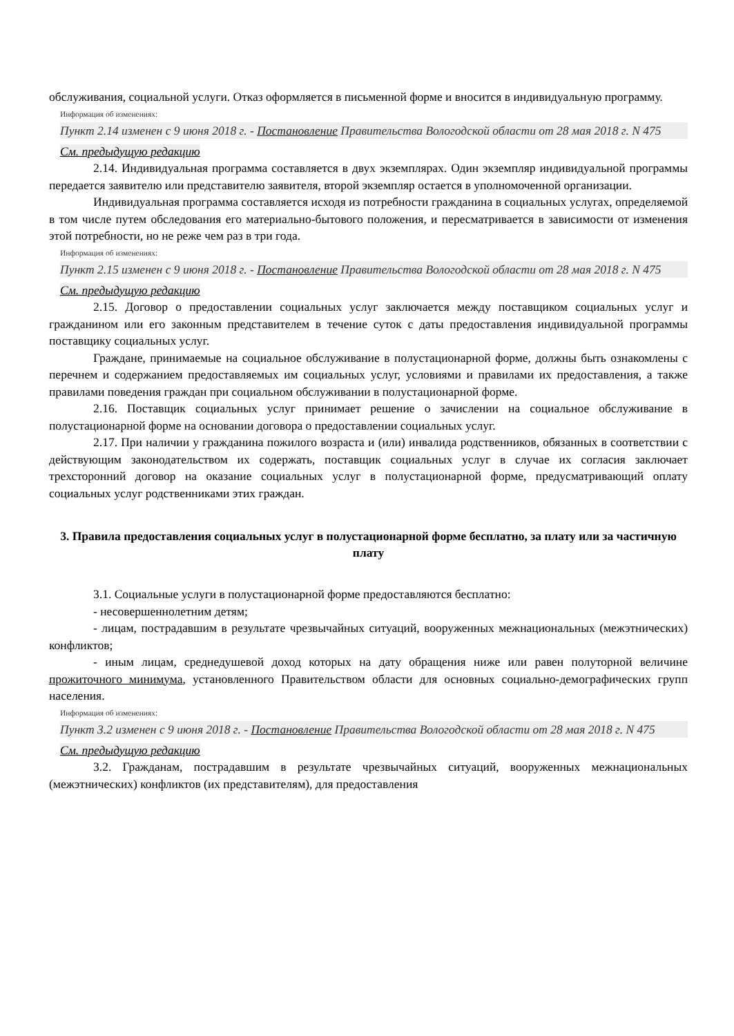обслуживания, социальной услуги. Отказ оформляется в письменной форме и вносится в индивидуальную программу.
Информация об изменениях:
Пункт 2.14 изменен с 9 июня 2018 г. - Постановление Правительства Вологодской области от 28 мая 2018 г. N 475
См. предыдущую редакцию
2.14. Индивидуальная программа составляется в двух экземплярах. Один экземпляр индивидуальной программы передается заявителю или представителю заявителя, второй экземпляр остается в уполномоченной организации.
Индивидуальная программа составляется исходя из потребности гражданина в социальных услугах, определяемой в том числе путем обследования его материально-бытового положения, и пересматривается в зависимости от изменения этой потребности, но не реже чем раз в три года.
Информация об изменениях:
Пункт 2.15 изменен с 9 июня 2018 г. - Постановление Правительства Вологодской области от 28 мая 2018 г. N 475
См. предыдущую редакцию
2.15. Договор о предоставлении социальных услуг заключается между поставщиком социальных услуг и гражданином или его законным представителем в течение суток с даты предоставления индивидуальной программы поставщику социальных услуг.
Граждане, принимаемые на социальное обслуживание в полустационарной форме, должны быть ознакомлены с перечнем и содержанием предоставляемых им социальных услуг, условиями и правилами их предоставления, а также правилами поведения граждан при социальном обслуживании в полустационарной форме.
2.16. Поставщик социальных услуг принимает решение о зачислении на социальное обслуживание в полустационарной форме на основании договора о предоставлении социальных услуг.
2.17. При наличии у гражданина пожилого возраста и (или) инвалида родственников, обязанных в соответствии с действующим законодательством их содержать, поставщик социальных услуг в случае их согласия заключает трехсторонний договор на оказание социальных услуг в полустационарной форме, предусматривающий оплату социальных услуг родственниками этих граждан.
3. Правила предоставления социальных услуг в полустационарной форме бесплатно, за плату или за частичную плату
3.1. Социальные услуги в полустационарной форме предоставляются бесплатно:
- несовершеннолетним детям;
- лицам, пострадавшим в результате чрезвычайных ситуаций, вооруженных межнациональных (межэтнических) конфликтов;
- иным лицам, среднедушевой доход которых на дату обращения ниже или равен полуторной величине прожиточного минимума, установленного Правительством области для основных социально-демографических групп населения.
Информация об изменениях:
Пункт 3.2 изменен с 9 июня 2018 г. - Постановление Правительства Вологодской области от 28 мая 2018 г. N 475
См. предыдущую редакцию
3.2. Гражданам, пострадавшим в результате чрезвычайных ситуаций, вооруженных межнациональных (межэтнических) конфликтов (их представителям), для предоставления